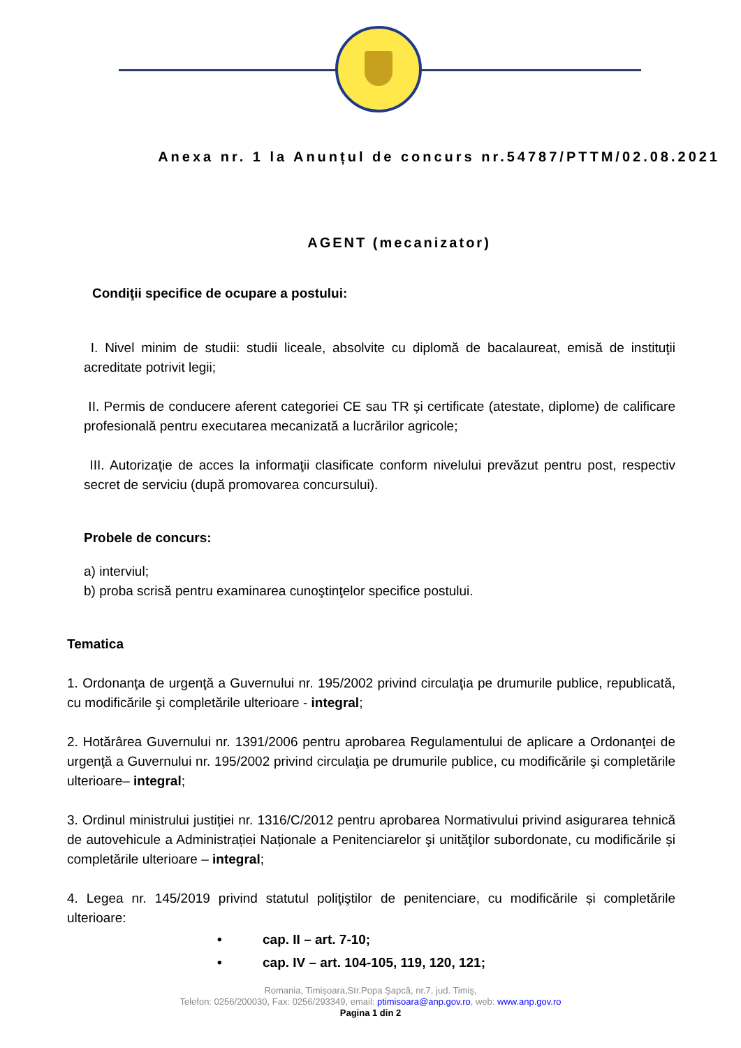Anexa nr. 1 la Anunțul de concurs nr.54787/PTTM/02.08.2021
AGENT (mecanizator)
Condiţii specifice de ocupare a postului:
I. Nivel minim de studii: studii liceale, absolvite cu diplomă de bacalaureat, emisă de instituţii acreditate potrivit legii;
II. Permis de conducere aferent categoriei CE sau TR și certificate (atestate, diplome) de calificare profesională pentru executarea mecanizată a lucrărilor agricole;
III. Autorizaţie de acces la informaţii clasificate conform nivelului prevăzut pentru post, respectiv secret de serviciu (după promovarea concursului).
Probele de concurs:
a) interviul;
b) proba scrisă pentru examinarea cunoştinţelor specifice postului.
Tematica
1. Ordonanţa de urgenţă a Guvernului nr. 195/2002 privind circulaţia pe drumurile publice, republicată, cu modificările şi completările ulterioare - integral;
2. Hotărârea Guvernului nr. 1391/2006 pentru aprobarea Regulamentului de aplicare a Ordonanţei de urgenţă a Guvernului nr. 195/2002 privind circulaţia pe drumurile publice, cu modificările şi completările ulterioare– integral;
3. Ordinul ministrului justiției nr. 1316/C/2012 pentru aprobarea Normativului privind asigurarea tehnică de autovehicule a Administrației Naționale a Penitenciarelor şi unităţilor subordonate, cu modificările și completările ulterioare – integral;
4. Legea nr. 145/2019 privind statutul poliţiştilor de penitenciare, cu modificările și completările ulterioare:
• cap. II – art. 7-10;
• cap. IV – art. 104-105, 119, 120, 121;
Romania, Timișoara,Str.Popa Şapcă, nr.7, jud. Timiş,
Telefon: 0256/200030, Fax: 0256/293349, email: ptimisoara@anp.gov.ro, web: www.anp.gov.ro
Pagina 1 din 2